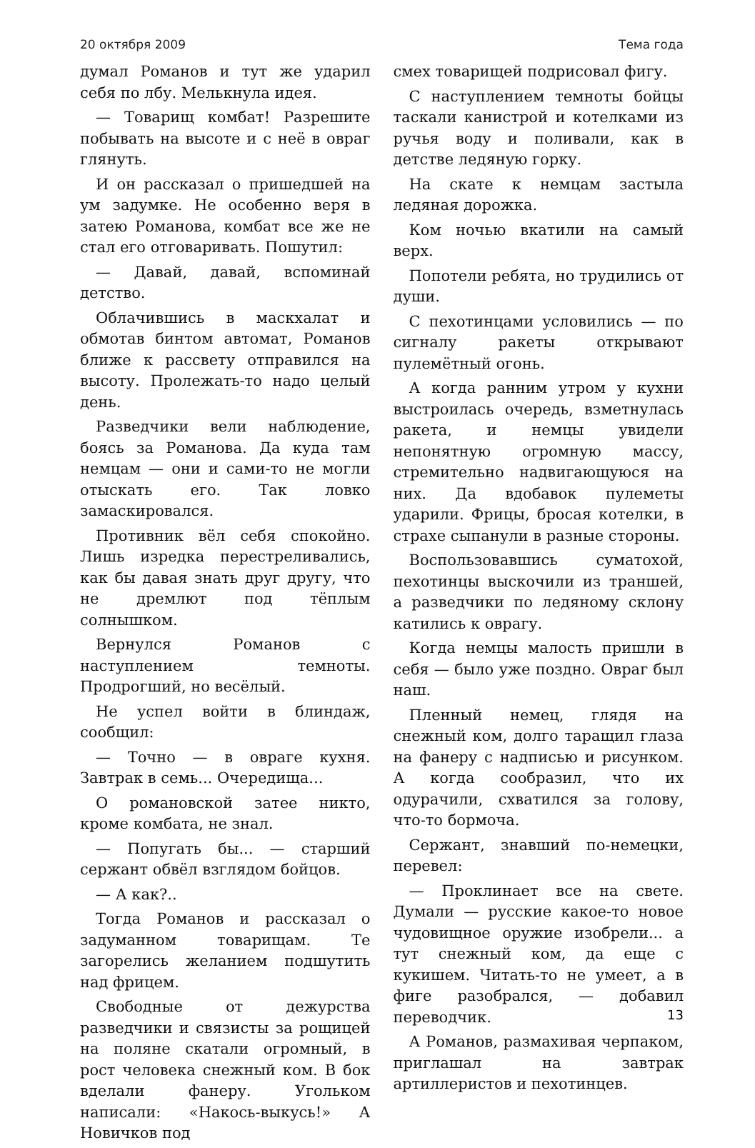20 октября 2009 Тема года
думал Романов и тут же ударил себя по лбу. Мелькнула идея.
— Товарищ комбат! Разрешите побывать на высоте и с неё в овраг глянуть.
И он рассказал о пришедшей на ум задумке. Не особенно веря в затею Романова, комбат все же не стал его отговаривать. Пошутил:
— Давай, давай, вспоминай детство.
Облачившись в маскхалат и обмотав бинтом автомат, Романов ближе к рассвету отправился на высоту. Пролежать-то надо целый день.
Разведчики вели наблюдение, боясь за Романова. Да куда там немцам — они и сами-то не могли отыскать его. Так ловко замаскировался.
Противник вёл себя спокойно. Лишь изредка перестреливались, как бы давая знать друг другу, что не дремлют под тёплым солнышком.
Вернулся Романов с наступлением темноты. Продрогший, но весёлый.
Не успел войти в блиндаж, сообщил:
— Точно — в овраге кухня. Завтрак в семь... Очередища...
О романовской затее никто, кроме комбата, не знал.
— Попугать бы... — старший сержант обвёл взглядом бойцов.
— А как?..
Тогда Романов и рассказал о задуманном товарищам. Те загорелись желанием подшутить над фрицем.
Свободные от дежурства разведчики и связисты за рощицей на поляне скатали огромный, в рост человека снежный ком. В бок вделали фанеру. Угольком написали: «Накось-выкусь!» А Новичков под
смех товарищей подрисовал фигу.
С наступлением темноты бойцы таскали канистрой и котелками из ручья воду и поливали, как в детстве ледяную горку.
На скате к немцам застыла ледяная дорожка.
Ком ночью вкатили на самый верх.
Попотели ребята, но трудились от души.
С пехотинцами условились — по сигналу ракеты открывают пулемётный огонь.
А когда ранним утром у кухни выстроилась очередь, взметнулась ракета, и немцы увидели непонятную огромную массу, стремительно надвигающуюся на них. Да вдобавок пулеметы ударили. Фрицы, бросая котелки, в страхе сыпанули в разные стороны.
Воспользовавшись суматохой, пехотинцы выскочили из траншей, а разведчики по ледяному склону катились к оврагу.
Когда немцы малость пришли в себя — было уже поздно. Овраг был наш.
Пленный немец, глядя на снежный ком, долго таращил глаза на фанеру с надписью и рисунком. А когда сообразил, что их одурачили, схватился за голову, что-то бормоча.
Сержант, знавший по-немецки, перевел:
— Проклинает все на свете. Думали — русские какое-то новое чудовищное оружие изобрели... а тут снежный ком, да еще с кукишем. Читать-то не умеет, а в фиге разобрался, — добавил переводчик.
А Романов, размахивая черпаком, приглашал на завтрак артиллеристов и пехотинцев.
13